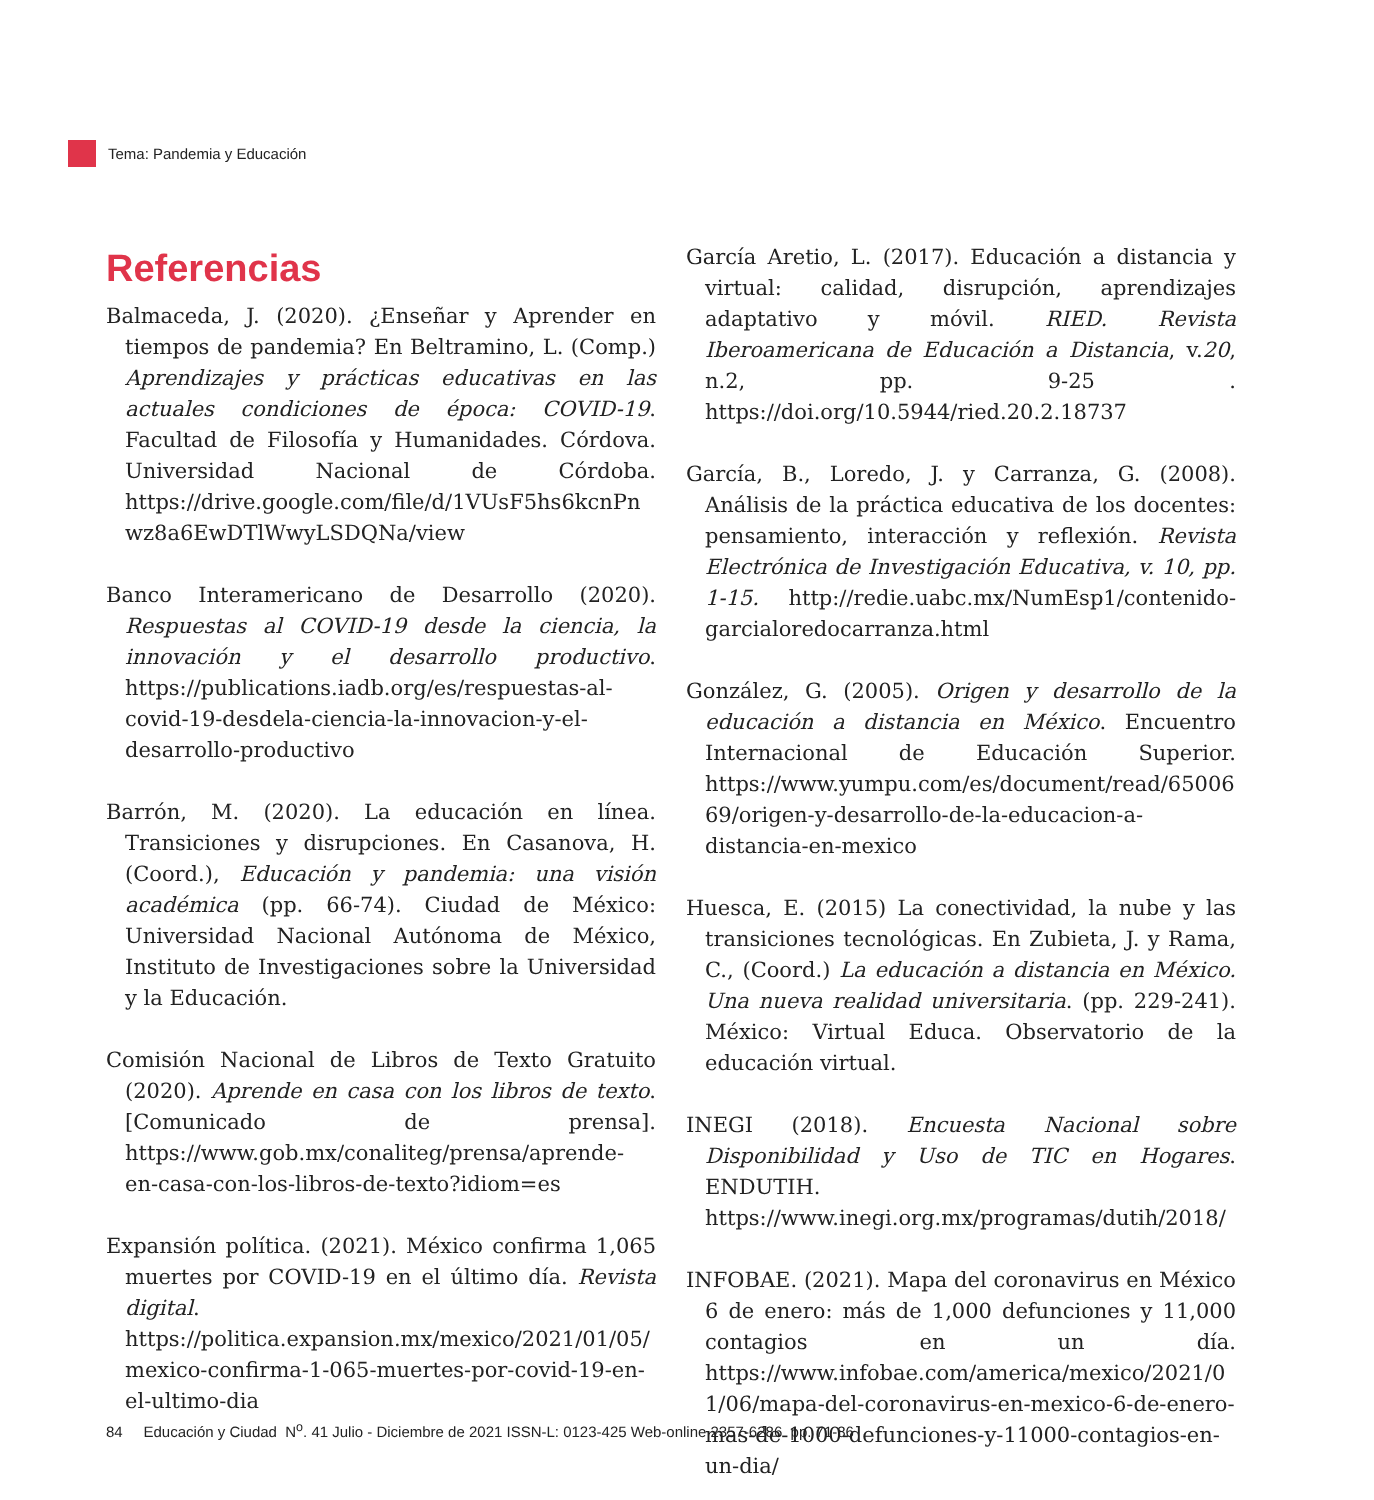Tema: Pandemia y Educación
Referencias
Balmaceda, J. (2020). ¿Enseñar y Aprender en tiempos de pandemia? En Beltramino, L. (Comp.) Aprendizajes y prácticas educativas en las actuales condiciones de época: COVID-19. Facultad de Filosofía y Humanidades. Córdova. Universidad Nacional de Córdoba. https://drive.google.com/file/d/1VUsF5hs6kcnPnwz8a6EwDTlWwyLSDQNa/view
Banco Interamericano de Desarrollo (2020). Respuestas al COVID-19 desde la ciencia, la innovación y el desarrollo productivo. https://publications.iadb.org/es/respuestas-al-covid-19-desdela-ciencia-la-innovacion-y-el-desarrollo-productivo
Barrón, M. (2020). La educación en línea. Transiciones y disrupciones. En Casanova, H. (Coord.), Educación y pandemia: una visión académica (pp. 66-74). Ciudad de México: Universidad Nacional Autónoma de México, Instituto de Investigaciones sobre la Universidad y la Educación.
Comisión Nacional de Libros de Texto Gratuito (2020). Aprende en casa con los libros de texto. [Comunicado de prensa]. https://www.gob.mx/conaliteg/prensa/aprende-en-casa-con-los-libros-de-texto?idiom=es
Expansión política. (2021). México confirma 1,065 muertes por COVID-19 en el último día. Revista digital. https://politica.expansion.mx/mexico/2021/01/05/mexico-confirma-1-065-muertes-por-covid-19-en-el-ultimo-dia
García Aretio, L. (2017). Educación a distancia y virtual: calidad, disrupción, aprendizajes adaptativo y móvil. RIED. Revista Iberoamericana de Educación a Distancia, v.20, n.2, pp. 9-25 . https://doi.org/10.5944/ried.20.2.18737
García, B., Loredo, J. y Carranza, G. (2008). Análisis de la práctica educativa de los docentes: pensamiento, interacción y reflexión. Revista Electrónica de Investigación Educativa, v. 10, pp. 1-15. http://redie.uabc.mx/NumEsp1/contenido-garcialoredocarranza.html
González, G. (2005). Origen y desarrollo de la educación a distancia en México. Encuentro Internacional de Educación Superior. https://www.yumpu.com/es/document/read/6500669/origen-y-desarrollo-de-la-educacion-a-distancia-en-mexico
Huesca, E. (2015) La conectividad, la nube y las transiciones tecnológicas. En Zubieta, J. y Rama, C., (Coord.) La educación a distancia en México. Una nueva realidad universitaria. (pp. 229-241). México: Virtual Educa. Observatorio de la educación virtual.
INEGI (2018). Encuesta Nacional sobre Disponibilidad y Uso de TIC en Hogares. ENDUTIH. https://www.inegi.org.mx/programas/dutih/2018/
INFOBAE. (2021). Mapa del coronavirus en México 6 de enero: más de 1,000 defunciones y 11,000 contagios en un día. https://www.infobae.com/america/mexico/2021/01/06/mapa-del-coronavirus-en-mexico-6-de-enero-mas-de-1000-defunciones-y-11000-contagios-en-un-dia/
84 Educación y Ciudad N<sup>o</sup>. 41 Julio - Diciembre de 2021 ISSN-L: 0123-425 Web-online 2357-6286 pp. 71-86